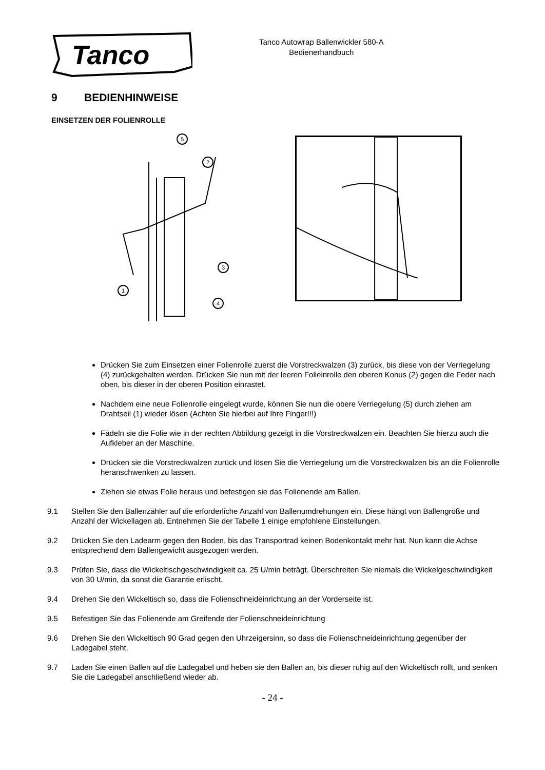Tanco
Tanco Autowrap Ballenwickler 580-A
Bedienerhandbuch
9 BEDIENHINWEISE
EINSETZEN DER FOLIENROLLE
1
2
3
4
5
Drücken Sie zum Einsetzen einer Folienrolle zuerst die Vorstreckwalzen (3) zurück, bis diese von der Verriegelung (4) zurückgehalten werden. Drücken Sie nun mit der leeren Folieinrolle den oberen Konus (2) gegen die Feder nach oben, bis dieser in der oberen Position einrastet.
Nachdem eine neue Folienrolle eingelegt wurde, können Sie nun die obere Verriegelung (5) durch ziehen am Drahtseil (1) wieder lösen (Achten Sie hierbei auf Ihre Finger!!!)
Fädeln sie die Folie wie in der rechten Abbildung gezeigt in die Vorstreckwalzen ein. Beachten Sie hierzu auch die Aufkleber an der Maschine.
Drücken sie die Vorstreckwalzen zurück und lösen Sie die Verriegelung um die Vorstreckwalzen bis an die Folienrolle heranschwenken zu lassen.
Ziehen sie etwas Folie heraus und befestigen sie das Folienende am Ballen.
9.1 Stellen Sie den Ballenzähler auf die erforderliche Anzahl von Ballenumdrehungen ein. Diese hängt von Ballengröße und Anzahl der Wickellagen ab. Entnehmen Sie der Tabelle 1 einige empfohlene Einstellungen.
9.2 Drücken Sie den Ladearm gegen den Boden, bis das Transportrad keinen Bodenkontakt mehr hat. Nun kann die Achse entsprechend dem Ballengewicht ausgezogen werden.
9.3 Prüfen Sie, dass die Wickeltischgeschwindigkeit ca. 25 U/min beträgt. Überschreiten Sie niemals die Wickelgeschwindigkeit von 30 U/min, da sonst die Garantie erlischt.
9.4 Drehen Sie den Wickeltisch so, dass die Folienschneideinrichtung an der Vorderseite ist.
9.5 Befestigen Sie das Folienende am Greifende der Folienschneideinrichtung
9.6 Drehen Sie den Wickeltisch 90 Grad gegen den Uhrzeigersinn, so dass die Folienschneideinrichtung gegenüber der Ladegabel steht.
9.7 Laden Sie einen Ballen auf die Ladegabel und heben sie den Ballen an, bis dieser ruhig auf den Wickeltisch rollt, und senken Sie die Ladegabel anschließend wieder ab.
- 24 -